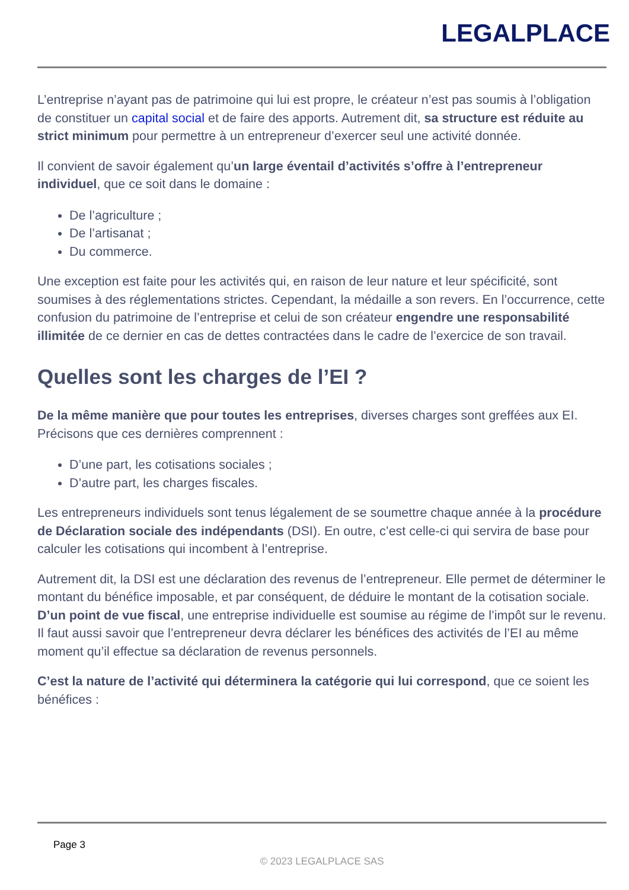LEGALPLACE
L’entreprise n’ayant pas de patrimoine qui lui est propre, le créateur n’est pas soumis à l’obligation de constituer un capital social et de faire des apports. Autrement dit, sa structure est réduite au strict minimum pour permettre à un entrepreneur d’exercer seul une activité donnée.
Il convient de savoir également qu’un large éventail d’activités s’offre à l’entrepreneur individuel, que ce soit dans le domaine :
De l’agriculture ;
De l’artisanat ;
Du commerce.
Une exception est faite pour les activités qui, en raison de leur nature et leur spécificité, sont soumises à des réglementations strictes. Cependant, la médaille a son revers. En l’occurrence, cette confusion du patrimoine de l’entreprise et celui de son créateur engendre une responsabilité illimitée de ce dernier en cas de dettes contractées dans le cadre de l’exercice de son travail.
Quelles sont les charges de l’EI ?
De la même manière que pour toutes les entreprises, diverses charges sont greffées aux EI. Précisons que ces dernières comprennent :
D’une part, les cotisations sociales ;
D’autre part, les charges fiscales.
Les entrepreneurs individuels sont tenus légalement de se soumettre chaque année à la procédure de Déclaration sociale des indépendants (DSI). En outre, c’est celle-ci qui servira de base pour calculer les cotisations qui incombent à l’entreprise.
Autrement dit, la DSI est une déclaration des revenus de l’entrepreneur. Elle permet de déterminer le montant du bénéfice imposable, et par conséquent, de déduire le montant de la cotisation sociale. D’un point de vue fiscal, une entreprise individuelle est soumise au régime de l’impôt sur le revenu. Il faut aussi savoir que l’entrepreneur devra déclarer les bénéfices des activités de l’EI au même moment qu’il effectue sa déclaration de revenus personnels.
C’est la nature de l’activité qui déterminera la catégorie qui lui correspond, que ce soient les bénéfices :
Page 3
© 2023 LEGALPLACE SAS